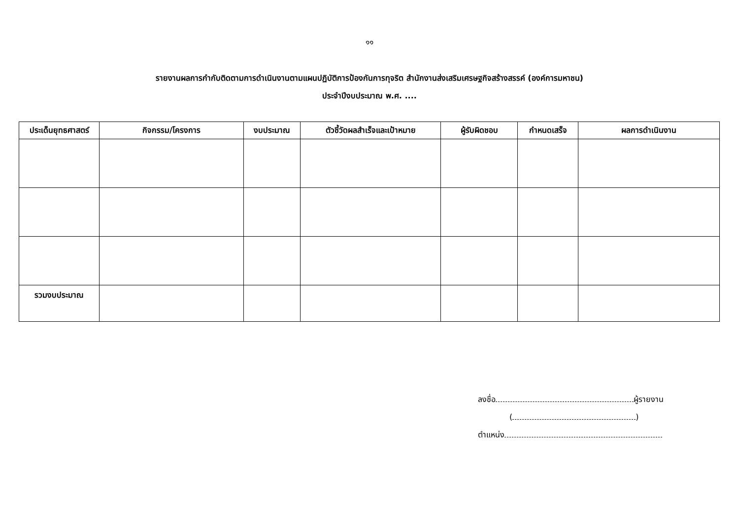๑๑
รายงานผลการกำกับติดตามการดำเนินงานตามแผนปฏิบัติการป้องกันการทุจริต สำนักงานส่งเสริมเศรษฐกิจสร้างสรรค์ (องค์การมหาชน)
ประจำปีงบประมาณ พ.ศ. ....
| ประเด็นยุทธศาสตร์ | กิจกรรม/โครงการ | งบประมาณ | ตัวชี้วัดผลสำเร็จและเป้าหมาย | ผู้รับผิดชอบ | กำหนดเสร็จ | ผลการดำเนินงาน |
| --- | --- | --- | --- | --- | --- | --- |
| รวมงบประมาณ | | | | | | |
ลงชื่อ ผู้รายงาน
( )
ตำแหน่ง